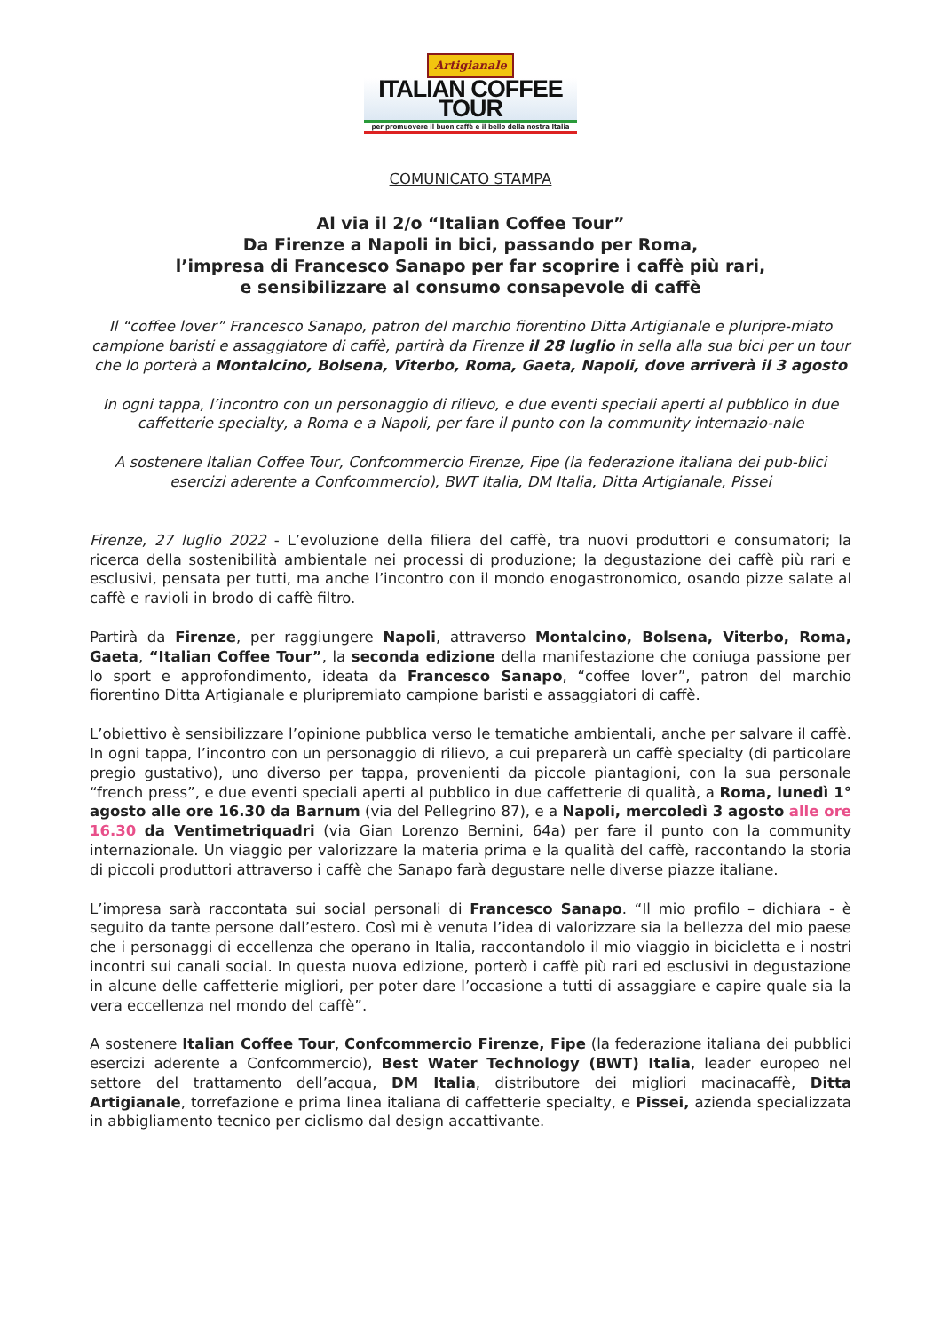Artigianale
ITALIAN COFFEE TOUR
per promuovere il buon caffè e il bello della nostra Italia
COMUNICATO STAMPA
Al via il 2/o “Italian Coffee Tour”
Da Firenze a Napoli in bici, passando per Roma,
l’impresa di Francesco Sanapo per far scoprire i caffè più rari,
e sensibilizzare al consumo consapevole di caffè
Il “coffee lover” Francesco Sanapo, patron del marchio fiorentino Ditta Artigianale e pluripre-miato campione baristi e assaggiatore di caffè, partirà da Firenze il 28 luglio in sella alla sua bici per un tour che lo porterà a Montalcino, Bolsena, Viterbo, Roma, Gaeta, Napoli, dove arriverà il 3 agosto
In ogni tappa, l’incontro con un personaggio di rilievo, e due eventi speciali aperti al pubblico in due caffetterie specialty, a Roma e a Napoli, per fare il punto con la community internazio-nale
A sostenere Italian Coffee Tour, Confcommercio Firenze, Fipe (la federazione italiana dei pub-blici esercizi aderente a Confcommercio), BWT Italia, DM Italia, Ditta Artigianale, Pissei
Firenze, 27 luglio 2022 - L’evoluzione della filiera del caffè, tra nuovi produttori e consumatori; la ricerca della sostenibilità ambientale nei processi di produzione; la degustazione dei caffè più rari e esclusivi, pensata per tutti, ma anche l’incontro con il mondo enogastronomico, osando pizze salate al caffè e ravioli in brodo di caffè filtro.
Partirà da Firenze, per raggiungere Napoli, attraverso Montalcino, Bolsena, Viterbo, Roma, Gaeta, “Italian Coffee Tour”, la seconda edizione della manifestazione che coniuga passione per lo sport e approfondimento, ideata da Francesco Sanapo, “coffee lover”, patron del marchio fiorentino Ditta Artigianale e pluripremiato campione baristi e assaggiatori di caffè.
L’obiettivo è sensibilizzare l’opinione pubblica verso le tematiche ambientali, anche per salvare il caffè. In ogni tappa, l’incontro con un personaggio di rilievo, a cui preparerà un caffè specialty (di particolare pregio gustativo), uno diverso per tappa, provenienti da piccole piantagioni, con la sua personale “french press”, e due eventi speciali aperti al pubblico in due caffetterie di qualità, a Roma, lunedì 1° agosto alle ore 16.30 da Barnum (via del Pellegrino 87), e a Napoli, mercoledì 3 agosto alle ore 16.30 da Ventimetriquadri (via Gian Lorenzo Bernini, 64a) per fare il punto con la community internazionale. Un viaggio per valorizzare la materia prima e la qualità del caffè, raccontando la storia di piccoli produttori attraverso i caffè che Sanapo farà degustare nelle diverse piazze italiane.
L’impresa sarà raccontata sui social personali di Francesco Sanapo. “Il mio profilo – dichiara - è seguito da tante persone dall’estero. Così mi è venuta l’idea di valorizzare sia la bellezza del mio paese che i personaggi di eccellenza che operano in Italia, raccontandolo il mio viaggio in bicicletta e i nostri incontri sui canali social. In questa nuova edizione, porterò i caffè più rari ed esclusivi in degustazione in alcune delle caffetterie migliori, per poter dare l’occasione a tutti di assaggiare e capire quale sia la vera eccellenza nel mondo del caffè”.
A sostenere Italian Coffee Tour, Confcommercio Firenze, Fipe (la federazione italiana dei pubblici esercizi aderente a Confcommercio), Best Water Technology (BWT) Italia, leader europeo nel settore del trattamento dell’acqua, DM Italia, distributore dei migliori macinacaffè, Ditta Artigianale, torrefazione e prima linea italiana di caffetterie specialty, e Pissei, azienda specializzata in abbigliamento tecnico per ciclismo dal design accattivante.